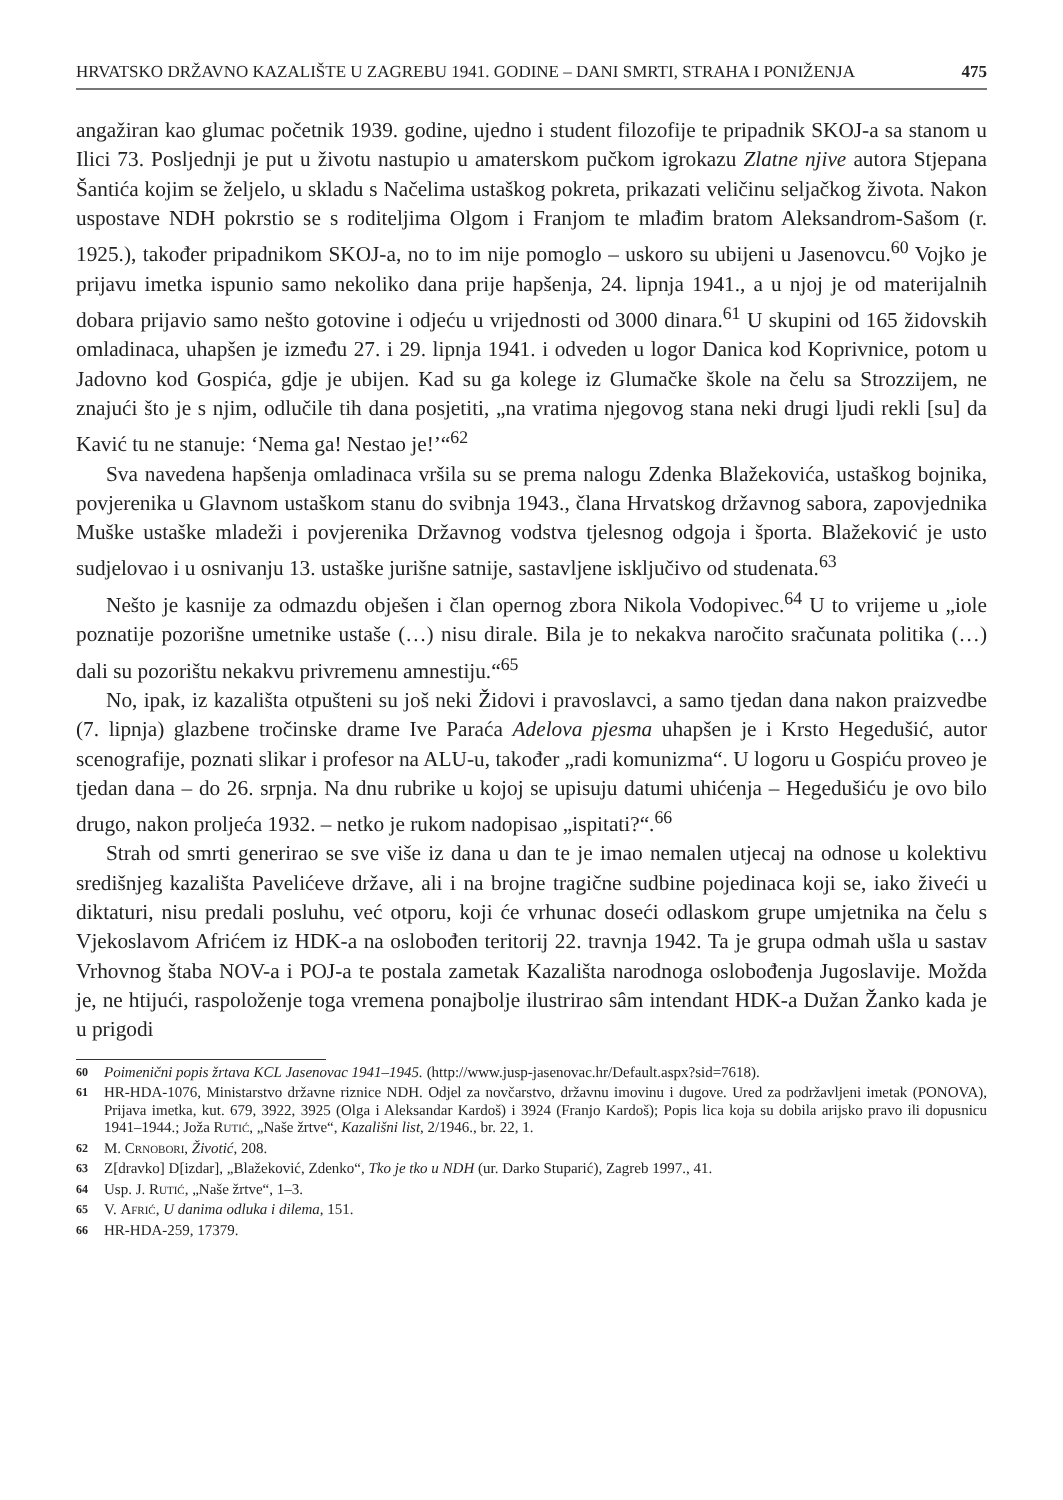HRVATSKO DRŽAVNO KAZALIŠTE U ZAGREBU 1941. GODINE – DANI SMRTI, STRAHA I PONIŽENJA 475
angažiran kao glumac početnik 1939. godine, ujedno i student filozofije te pripadnik SKOJ-a sa stanom u Ilici 73. Posljednji je put u životu nastupio u amaterskom pučkom igrokazu Zlatne njive autora Stjepana Šantića kojim se željelo, u skladu s Načelima ustaškog pokreta, prikazati veličinu seljačkog života. Nakon uspostave NDH pokrstio se s roditeljima Olgom i Franjom te mlađim bratom Aleksandrom-Sašom (r. 1925.), također pripadnikom SKOJ-a, no to im nije pomoglo – uskoro su ubijeni u Jasenovcu.<sup>60</sup> Vojko je prijavu imetka ispunio samo nekoliko dana prije hapšenja, 24. lipnja 1941., a u njoj je od materijalnih dobara prijavio samo nešto gotovine i odjeću u vrijednosti od 3000 dinara.<sup>61</sup> U skupini od 165 židovskih omladinaca, uhapšen je između 27. i 29. lipnja 1941. i odveden u logor Danica kod Koprivnice, potom u Jadovno kod Gospića, gdje je ubijen. Kad su ga kolege iz Glumačke škole na čelu sa Strozzijem, ne znajući što je s njim, odlučile tih dana posjetiti, „na vratima njegovog stana neki drugi ljudi rekli [su] da Kavić tu ne stanuje: ‘Nema ga! Nestao je!’“<sup>62</sup>
Sva navedena hapšenja omladinaca vršila su se prema nalogu Zdenka Blažekovića, ustaškog bojnika, povjerenika u Glavnom ustaškom stanu do svibnja 1943., člana Hrvatskog državnog sabora, zapovjednika Muške ustaške mladeži i povjerenika Državnog vodstva tjelesnog odgoja i športa. Blažeković je usto sudjelovao i u osnivanju 13. ustaške jurišne satnije, sastavljene isključivo od studenata.<sup>63</sup>
Nešto je kasnije za odmazdu obješen i član opernog zbora Nikola Vodopivec.<sup>64</sup> U to vrijeme u „iole poznatije pozorišne umetnike ustaše (…) nisu dirale. Bila je to nekakva naročito sračunata politika (…) dali su pozorištu nekakvu privremenu amnestiju.“<sup>65</sup>
No, ipak, iz kazališta otpušteni su još neki Židovi i pravoslavci, a samo tjedan dana nakon praizvedbe (7. lipnja) glazbene tročinske drame Ive Paraća Adelova pjesma uhapšen je i Krsto Hegedušić, autor scenografije, poznati slikar i profesor na ALU-u, također „radi komunizma“. U logoru u Gospiću proveo je tjedan dana – do 26. srpnja. Na dnu rubrike u kojoj se upisuju datumi uhićenja – Hegedušiću je ovo bilo drugo, nakon proljeća 1932. – netko je rukom nadopisao „ispitati?“.<sup>66</sup>
Strah od smrti generirao se sve više iz dana u dan te je imao nemalen utjecaj na odnose u kolektivu središnjeg kazališta Pavelićeve države, ali i na brojne tragične sudbine pojedinaca koji se, iako živeći u diktaturi, nisu predali posluhu, već otporu, koji će vrhunac doseći odlaskom grupe umjetnika na čelu s Vjekoslavom Afrićem iz HDK-a na oslobođen teritorij 22. travnja 1942. Ta je grupa odmah ušla u sastav Vrhovnog štaba NOV-a i POJ-a te postala zametak Kazališta narodnoga oslobođenja Jugoslavije. Možda je, ne htijući, raspoloženje toga vremena ponajbolje ilustrirao sâm intendant HDK-a Dužan Žanko kada je u prigodi
60 Poimenični popis žrtava KCL Jasenovac 1941–1945. (http://www.jusp-jasenovac.hr/Default.aspx?sid=7618).
61 HR-HDA-1076, Ministarstvo državne riznice NDH. Odjel za novčarstvo, državnu imovinu i dugove. Ured za podržavljeni imetak (PONOVA), Prijava imetka, kut. 679, 3922, 3925 (Olga i Aleksandar Kardoš) i 3924 (Franjo Kardoš); Popis lica koja su dobila arijsko pravo ili dopusnicu 1941–1944.; Jožа Rutić, „Naše žrtve“, Kazališni list, 2/1946., br. 22, 1.
62 M. Crnobori, Životić, 208.
63 Z[dravko] D[izdar], „Blažeković, Zdenko“, Tko je tko u NDH (ur. Darko Stuparić), Zagreb 1997., 41.
64 Usp. J. Rutić, „Naše žrtve“, 1–3.
65 V. Afrić, U danima odluka i dilema, 151.
66 HR-HDA-259, 17379.